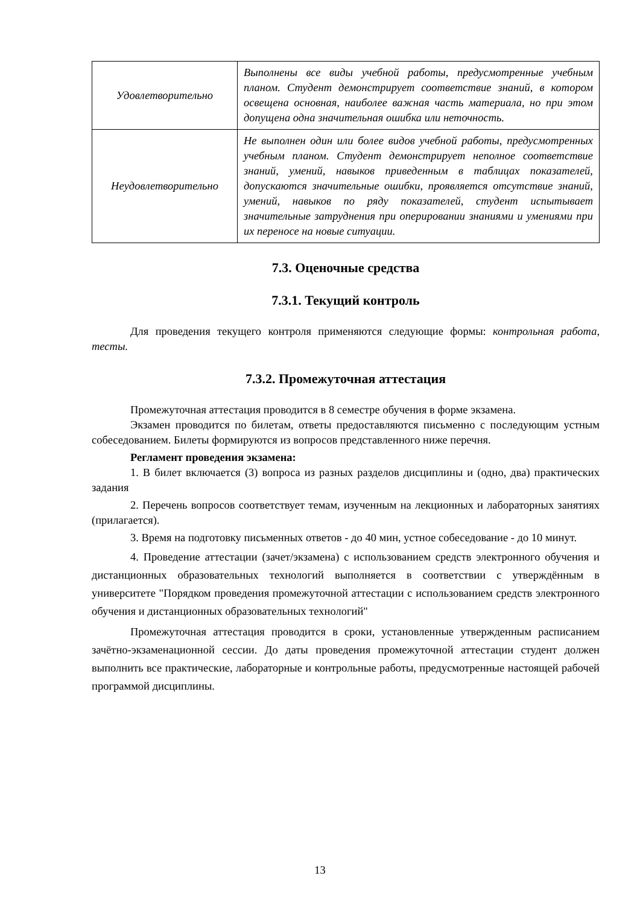| Удовлетворительно | Выполнены все виды учебной работы, предусмотренные учебным планом. Студент демонстрирует соответствие знаний, в котором освещена основная, наиболее важная часть материала, но при этом допущена одна значительная ошибка или неточность. |
| Неудовлетворительно | Не выполнен один или более видов учебной работы, предусмотренных учебным планом. Студент демонстрирует неполное соответствие знаний, умений, навыков приведенным в таблицах показателей, допускаются значительные ошибки, проявляется отсутствие знаний, умений, навыков по ряду показателей, студент испытывает значительные затруднения при оперировании знаниями и умениями при их переносе на новые ситуации. |
7.3. Оценочные средства
7.3.1. Текущий контроль
Для проведения текущего контроля применяются следующие формы: контрольная работа, тесты.
7.3.2. Промежуточная аттестация
Промежуточная аттестация проводится в 8 семестре обучения в форме экзамена.
Экзамен проводится по билетам, ответы предоставляются письменно с последующим устным собеседованием. Билеты формируются из вопросов представленного ниже перечня.
Регламент проведения экзамена:
1. В билет включается (3) вопроса из разных разделов дисциплины и (одно, два) практических задания
2. Перечень вопросов соответствует темам, изученным на лекционных и лабораторных занятиях (прилагается).
3. Время на подготовку письменных ответов - до 40 мин, устное собеседование - до 10 минут.
4. Проведение аттестации (зачет/экзамена) с использованием средств электронного обучения и дистанционных образовательных технологий выполняется в соответствии с утверждённым в университете "Порядком проведения промежуточной аттестации с использованием средств электронного обучения и дистанционных образовательных технологий"
Промежуточная аттестация проводится в сроки, установленные утвержденным расписанием зачётно-экзаменационной сессии. До даты проведения промежуточной аттестации студент должен выполнить все практические, лабораторные и контрольные работы, предусмотренные настоящей рабочей программой дисциплины.
13